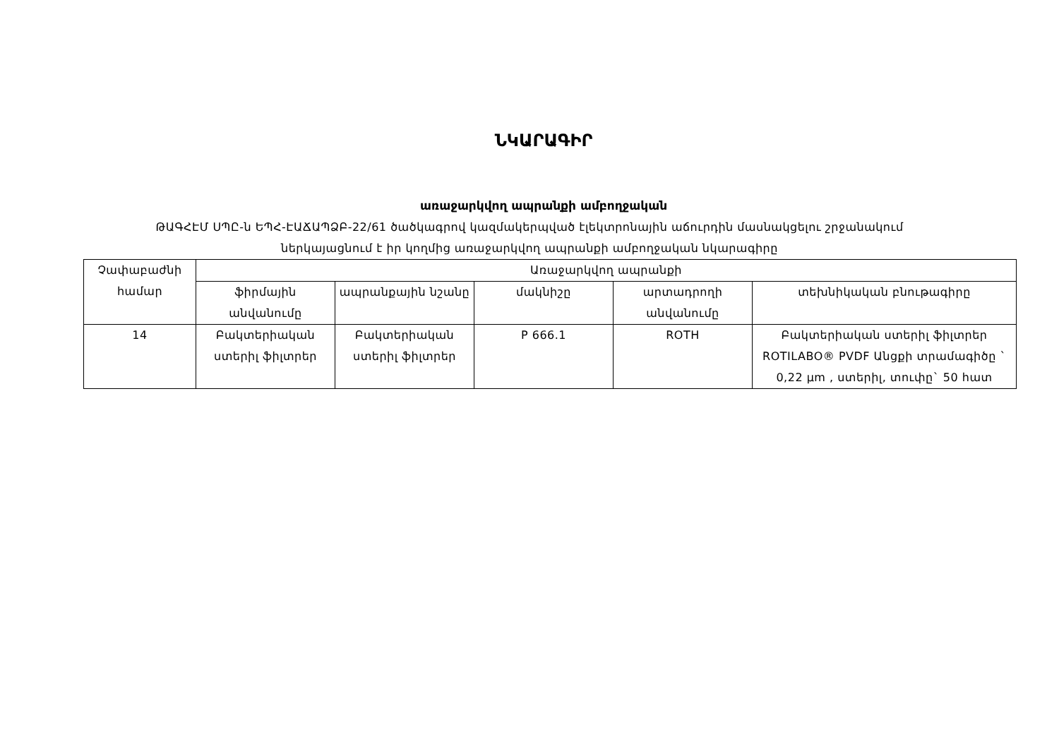ՆԿԱՐԱԳԻՐ
առաջարկվող ապրանքի ամբողջական
ԹԱԳՀԷՄ ՍՊԸ-ն ԵՊՀ-ԷԱՃԱՊՁԲ-22/61 ծածկագրով կազմակերպված էլեկտրոնային աճուրդին մասնակցելու շրջանակում
ներկայացնում է իր կողմից առաջարկվող ապրանքի ամբողջական նկարագիրը
| Չափաբաժնի համար | Առաջարկվող ապրանքի | | | | |
| --- | --- | --- | --- | --- | --- |
| | ֆիրմային անվանումը | ապրանքային նշանը | մակնիշը | արտադրողի անվանումը | տեխնիկական բնութագիրը |
| 14 | Բակտերիական ստերիլ ֆիլտրեր | Բակտերիական ստերիլ ֆիլտրեր | P 666.1 | ROTH | Բակտերիական ստերիլ ֆիլտրեր ROTILABO® PVDF Անցքի տրամագիծը ` 0,22 µm , ստերիլ, տուփը` 50 հատ |